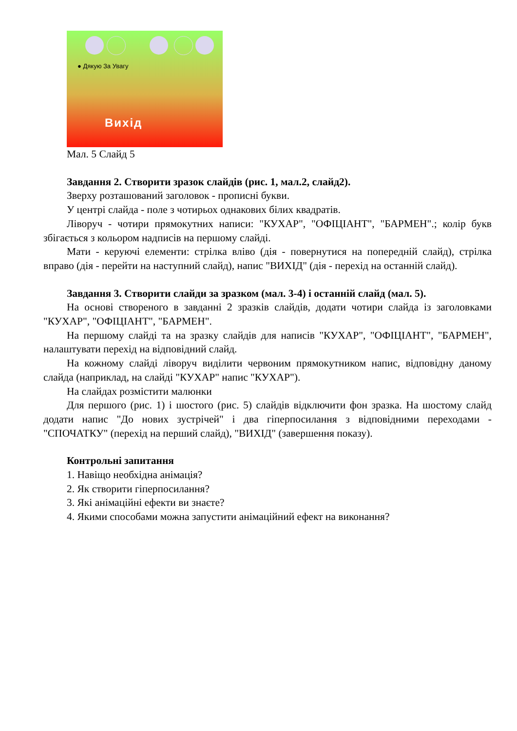● Дякую За Увагу
Вихід
Мал. 5 Слайд 5
Завдання 2. Створити зразок слайдів (рис. 1, мал.2, слайд2).
Зверху розташований заголовок - прописні букви.
У центрі слайда - поле з чотирьох однакових білих квадратів.
Ліворуч - чотири прямокутних написи: "КУХАР", "ОФІЦІАНТ", "БАРМЕН".; колір букв збігається з кольором надписів на першому слайді.
Мати - керуючі елементи: стрілка вліво (дія - повернутися на попередній слайд), стрілка вправо (дія - перейти на наступний слайд), напис "ВИХІД" (дія - перехід на останній слайд).
Завдання 3. Створити слайди за зразком (мал. 3-4) і останній слайд (мал. 5).
На основі створеного в завданні 2 зразків слайдів, додати чотири слайда із заголовками "КУХАР", "ОФІЦІАНТ", "БАРМЕН".
На першому слайді та на зразку слайдів для написів "КУХАР", "ОФІЦІАНТ", "БАРМЕН", налаштувати перехід на відповідний слайд.
На кожному слайді ліворуч виділити червоним прямокутником напис, відповідну даному слайда (наприклад, на слайді "КУХАР" напис "КУХАР").
На слайдах розмістити малюнки
Для першого (рис. 1) і шостого (рис. 5) слайдів відключити фон зразка. На шостому слайд додати напис "До нових зустрічей" і два гіперпосилання з відповідними переходами - "СПОЧАТКУ" (перехід на перший слайд), "ВИХІД" (завершення показу).
Контрольні запитання
1. Навіщо необхідна анімація?
2. Як створити гіперпосилання?
3. Які анімаційні ефекти ви знаєте?
4. Якими способами можна запустити анімаційний ефект на виконання?